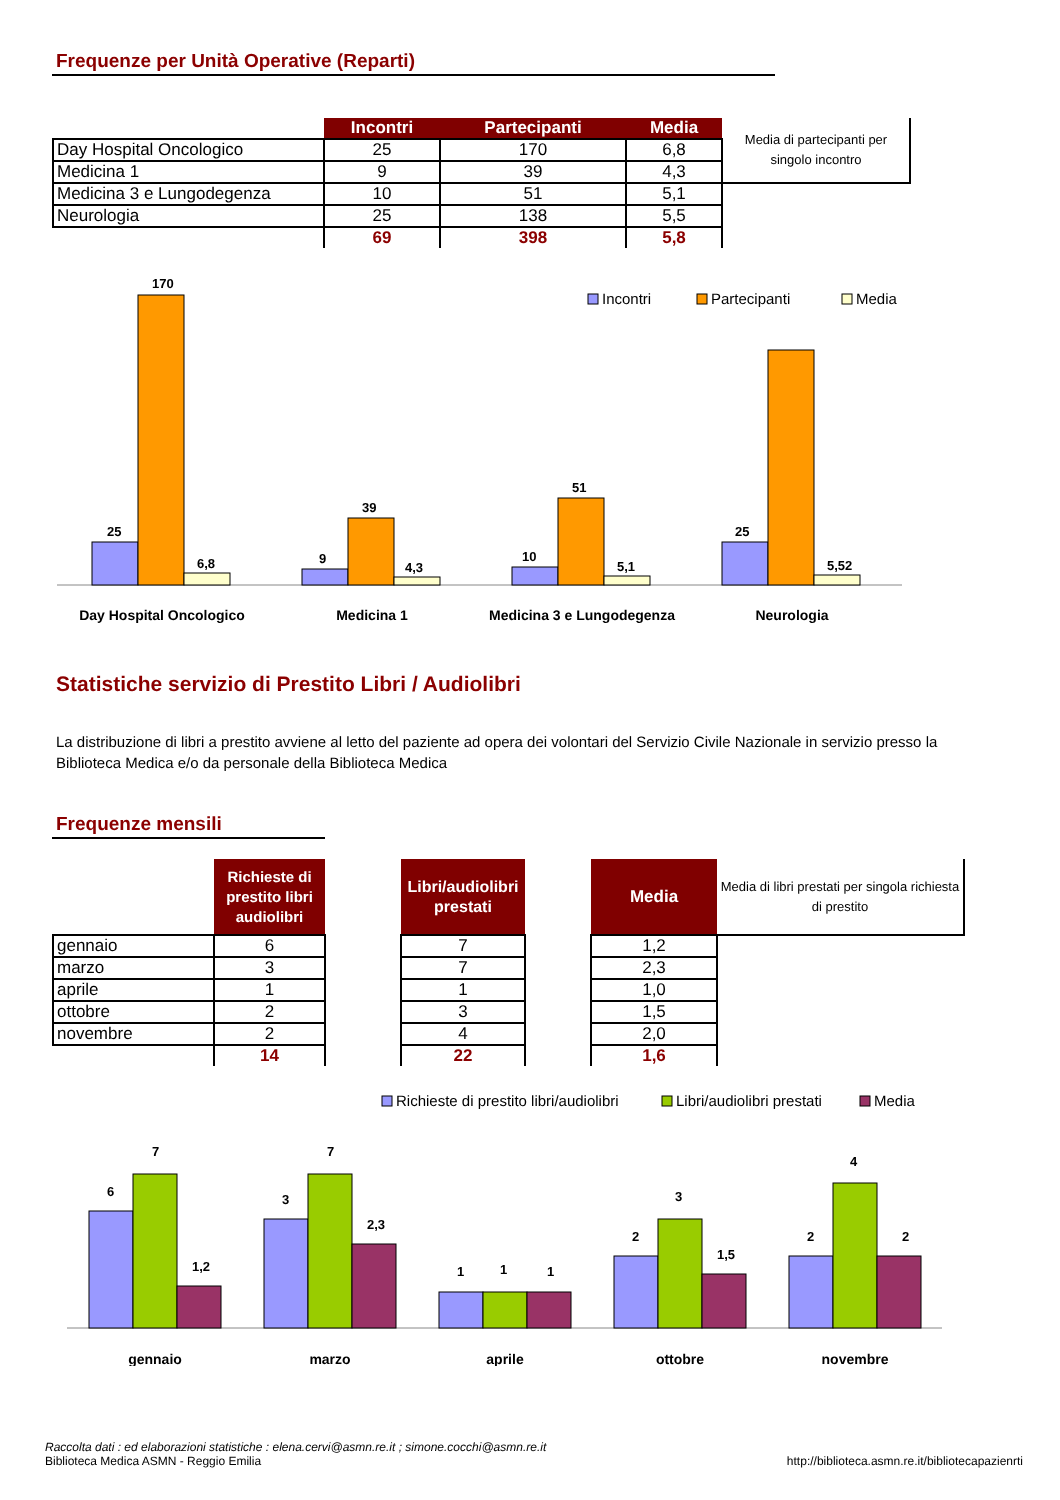Frequenze per Unità Operative (Reparti)
| | Incontri | Partecipanti | Media | Media di partecipanti per singolo incontro |
| Day Hospital Oncologico | 25 | 170 | 6,8 | |
| Medicina 1 | 9 | 39 | 4,3 | |
| Medicina 3 e Lungodegenza | 10 | 51 | 5,1 | |
| Neurologia | 25 | 138 | 5,5 | |
| | 69 | 398 | 5,8 | |
Incontri
Partecipanti
Media
170
25
6,8
39
9
4,3
51
10
5,1
25
5,52
Day Hospital Oncologico
Medicina 1
Medicina 3 e Lungodegenza
Neurologia
Statistiche servizio di Prestito Libri / Audiolibri
La distribuzione di libri a prestito avviene al letto del paziente ad opera dei volontari del Servizio Civile Nazionale in servizio presso la Biblioteca Medica e/o da personale della Biblioteca Medica
Frequenze mensili
| | Richieste di prestito libri audiolibri | | Libri/audiolibri prestati | | Media | Media di libri prestati per singola richiesta di prestito |
| gennaio | 6 | | 7 | | 1,2 | |
| marzo | 3 | | 7 | | 2,3 | |
| aprile | 1 | | 1 | | 1,0 | |
| ottobre | 2 | | 3 | | 1,5 | |
| novembre | 2 | | 4 | | 2,0 | |
| | 14 | | 22 | | 1,6 | |
Richieste di prestito libri/audiolibri
Libri/audiolibri prestati
Media
6
7
1,2
3
7
2,3
1
1
1
2
3
1,5
2
4
2
gennaio
marzo
aprile
ottobre
novembre
Raccolta dati : ed elaborazioni statistiche : elena.cervi@asmn.re.it ; simone.cocchi@asmn.re.it
Biblioteca Medica ASMN - Reggio Emilia
http://biblioteca.asmn.re.it/bibliotecapazienrti